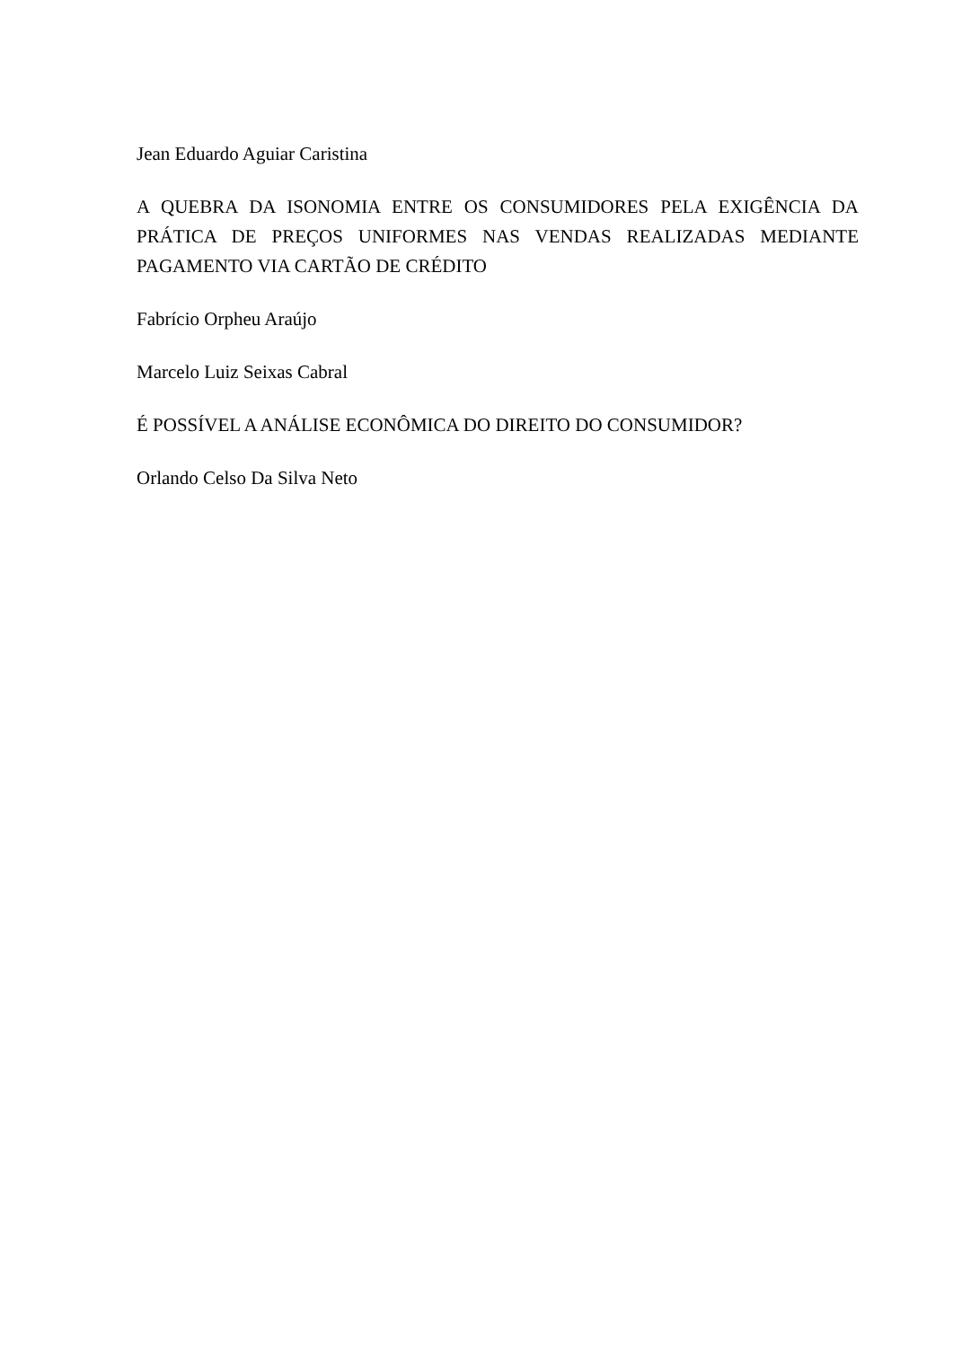Jean Eduardo Aguiar Caristina
A QUEBRA DA ISONOMIA ENTRE OS CONSUMIDORES PELA EXIGÊNCIA DA PRÁTICA DE PREÇOS UNIFORMES NAS VENDAS REALIZADAS MEDIANTE PAGAMENTO VIA CARTÃO DE CRÉDITO
Fabrício Orpheu Araújo
Marcelo Luiz Seixas Cabral
É POSSÍVEL A ANÁLISE ECONÔMICA DO DIREITO DO CONSUMIDOR?
Orlando Celso Da Silva Neto